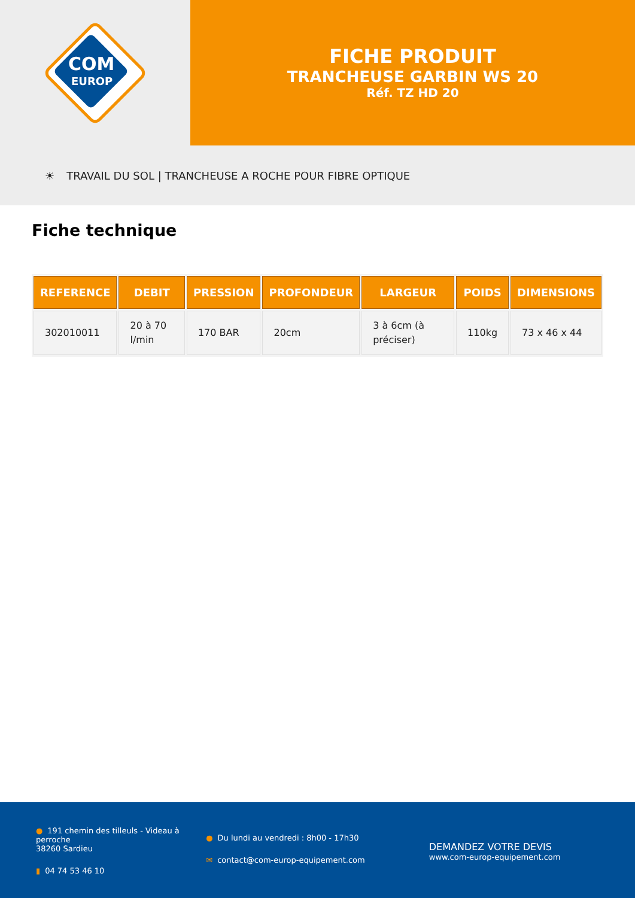COM
EUROP
FICHE PRODUIT
TRANCHEUSE GARBIN WS 20
Réf. TZ HD 20
☀ TRAVAIL DU SOL | TRANCHEUSE A ROCHE POUR FIBRE OPTIQUE
Fiche technique
| REFERENCE | DEBIT | PRESSION | PROFONDEUR | LARGEUR | POIDS | DIMENSIONS |
| --- | --- | --- | --- | --- | --- | --- |
| 302010011 | 20 à 70 l/min | 170 BAR | 20cm | 3 à 6cm (à préciser) | 110kg | 73 x 46 x 44 |
● 191 chemin des tilleuls - Videau à perroche
38260 Sardieu
▮ 04 74 53 46 10
● Du lundi au vendredi : 8h00 - 17h30
✉ contact@com-europ-equipement.com
DEMANDEZ VOTRE DEVIS
www.com-europ-equipement.com